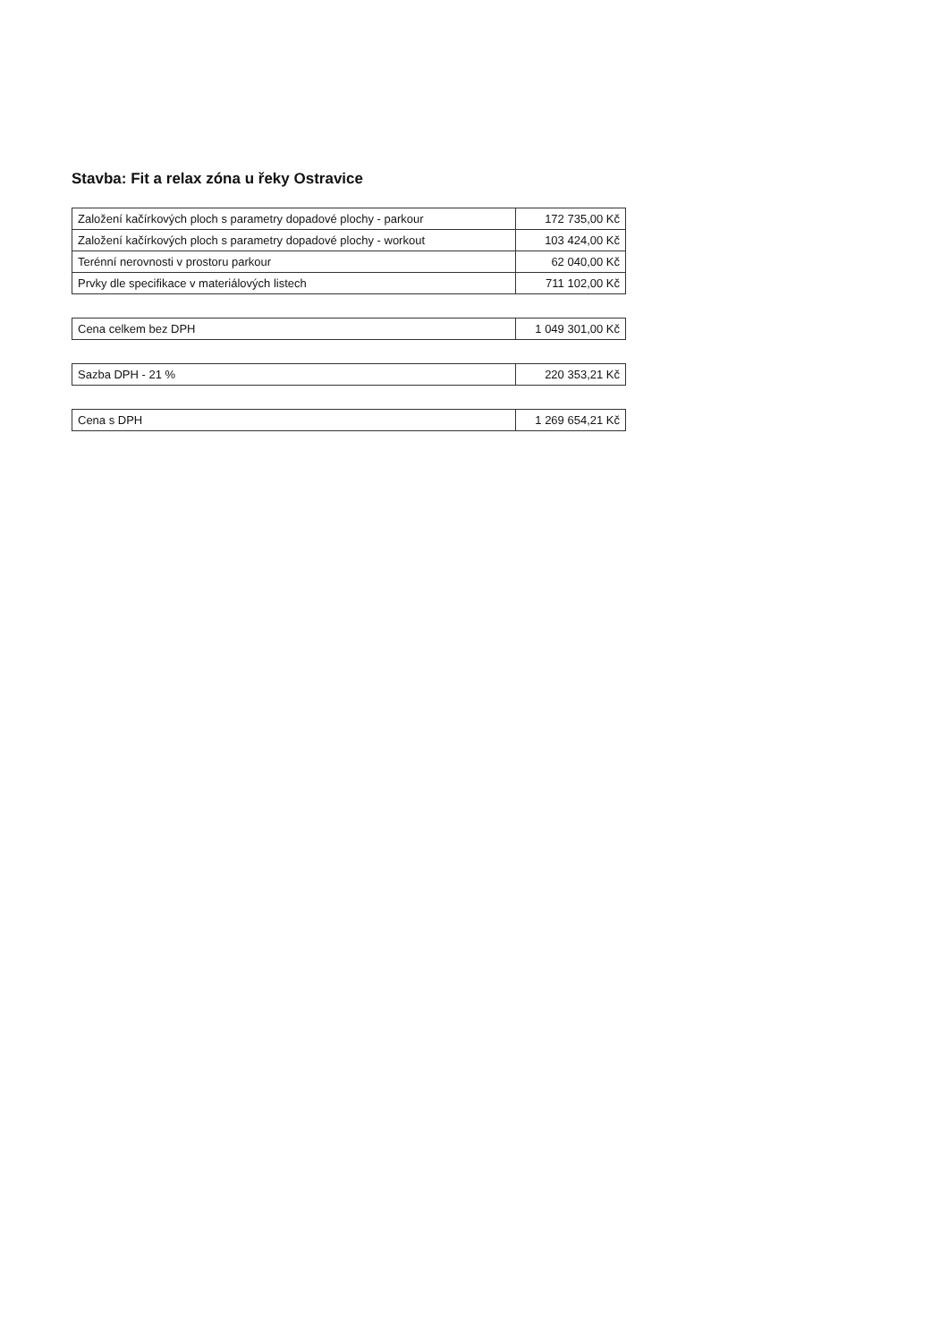Stavba: Fit a relax zóna u řeky Ostravice
| Založení kačírkových ploch s parametry dopadové plochy - parkour | 172 735,00 Kč |
| Založení kačírkových ploch s parametry dopadové plochy - workout | 103 424,00 Kč |
| Terénní nerovnosti v prostoru parkour | 62 040,00 Kč |
| Prvky dle specifikace v materiálových listech | 711 102,00 Kč |
| Cena celkem bez DPH | 1 049 301,00 Kč |
| Sazba DPH - 21 % | 220 353,21 Kč |
| Cena s DPH | 1 269 654,21 Kč |